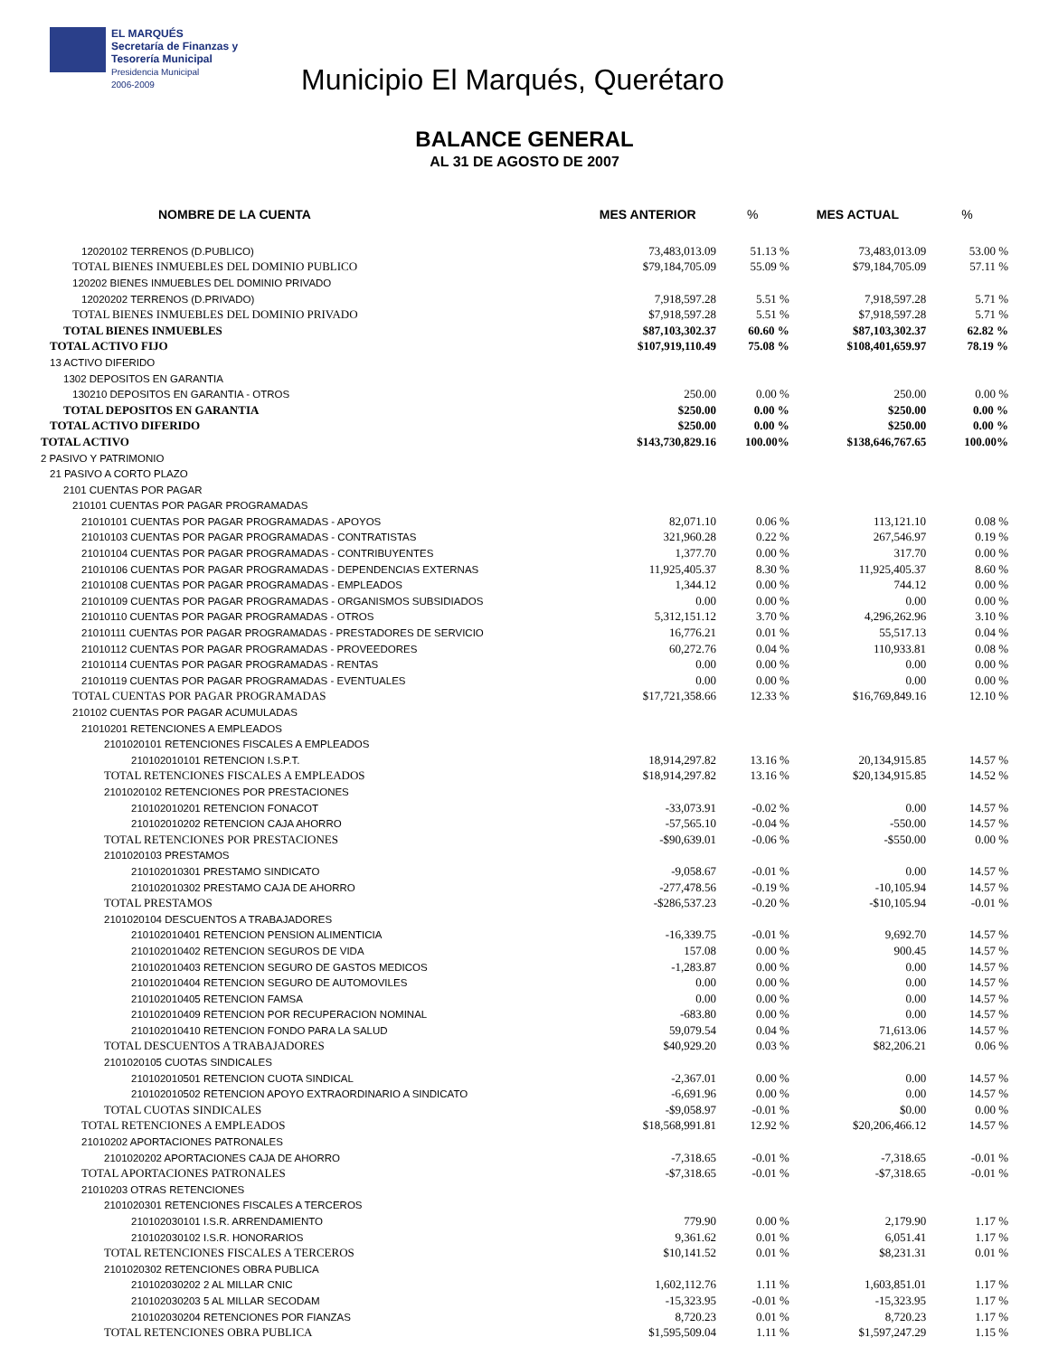EL MARQUÉS
Secretaría de Finanzas y
Tesorería Municipal
Presidencia Municipal
2006-2009
Municipio El Marqués, Querétaro
BALANCE GENERAL
AL 31 DE AGOSTO DE 2007
| NOMBRE DE LA CUENTA | MES ANTERIOR | % | MES ACTUAL | % |
| --- | --- | --- | --- | --- |
| 12020102 TERRENOS (D.PUBLICO) | 73,483,013.09 | 51.13 % | 73,483,013.09 | 53.00 % |
| TOTAL BIENES INMUEBLES DEL DOMINIO PUBLICO | $79,184,705.09 | 55.09 % | $79,184,705.09 | 57.11 % |
| 120202 BIENES INMUEBLES DEL DOMINIO PRIVADO | | | | |
| 12020202 TERRENOS (D.PRIVADO) | 7,918,597.28 | 5.51 % | 7,918,597.28 | 5.71 % |
| TOTAL BIENES INMUEBLES DEL DOMINIO PRIVADO | $7,918,597.28 | 5.51 % | $7,918,597.28 | 5.71 % |
| TOTAL BIENES INMUEBLES | $87,103,302.37 | 60.60 % | $87,103,302.37 | 62.82 % |
| TOTAL ACTIVO FIJO | $107,919,110.49 | 75.08 % | $108,401,659.97 | 78.19 % |
| 13 ACTIVO DIFERIDO | | | | |
| 1302 DEPOSITOS EN GARANTIA | | | | |
| 130210 DEPOSITOS EN GARANTIA - OTROS | 250.00 | 0.00 % | 250.00 | 0.00 % |
| TOTAL DEPOSITOS EN GARANTIA | $250.00 | 0.00 % | $250.00 | 0.00 % |
| TOTAL ACTIVO DIFERIDO | $250.00 | 0.00 % | $250.00 | 0.00 % |
| TOTAL ACTIVO | $143,730,829.16 | 100.00% | $138,646,767.65 | 100.00% |
| 2 PASIVO Y PATRIMONIO | | | | |
| 21 PASIVO A CORTO PLAZO | | | | |
| 2101 CUENTAS POR PAGAR | | | | |
| 210101 CUENTAS POR PAGAR PROGRAMADAS | | | | |
| 21010101 CUENTAS POR PAGAR PROGRAMADAS - APOYOS | 82,071.10 | 0.06 % | 113,121.10 | 0.08 % |
| 21010103 CUENTAS POR PAGAR PROGRAMADAS - CONTRATISTAS | 321,960.28 | 0.22 % | 267,546.97 | 0.19 % |
| 21010104 CUENTAS POR PAGAR PROGRAMADAS - CONTRIBUYENTES | 1,377.70 | 0.00 % | 317.70 | 0.00 % |
| 21010106 CUENTAS POR PAGAR PROGRAMADAS - DEPENDENCIAS EXTERNAS | 11,925,405.37 | 8.30 % | 11,925,405.37 | 8.60 % |
| 21010108 CUENTAS POR PAGAR PROGRAMADAS - EMPLEADOS | 1,344.12 | 0.00 % | 744.12 | 0.00 % |
| 21010109 CUENTAS POR PAGAR PROGRAMADAS - ORGANISMOS SUBSIDIADOS | 0.00 | 0.00 % | 0.00 | 0.00 % |
| 21010110 CUENTAS POR PAGAR PROGRAMADAS - OTROS | 5,312,151.12 | 3.70 % | 4,296,262.96 | 3.10 % |
| 21010111 CUENTAS POR PAGAR PROGRAMADAS - PRESTADORES DE SERVICIO | 16,776.21 | 0.01 % | 55,517.13 | 0.04 % |
| 21010112 CUENTAS POR PAGAR PROGRAMADAS - PROVEEDORES | 60,272.76 | 0.04 % | 110,933.81 | 0.08 % |
| 21010114 CUENTAS POR PAGAR PROGRAMADAS - RENTAS | 0.00 | 0.00 % | 0.00 | 0.00 % |
| 21010119 CUENTAS POR PAGAR PROGRAMADAS - EVENTUALES | 0.00 | 0.00 % | 0.00 | 0.00 % |
| TOTAL CUENTAS POR PAGAR PROGRAMADAS | $17,721,358.66 | 12.33 % | $16,769,849.16 | 12.10 % |
| 210102 CUENTAS POR PAGAR ACUMULADAS | | | | |
| 21010201 RETENCIONES A EMPLEADOS | | | | |
| 2101020101 RETENCIONES FISCALES A EMPLEADOS | | | | |
| 210102010101 RETENCION I.S.P.T. | 18,914,297.82 | 13.16 % | 20,134,915.85 | 14.57 % |
| TOTAL RETENCIONES FISCALES A EMPLEADOS | $18,914,297.82 | 13.16 % | $20,134,915.85 | 14.52 % |
| 2101020102 RETENCIONES POR PRESTACIONES | | | | |
| 210102010201 RETENCION FONACOT | -33,073.91 | -0.02 % | 0.00 | 14.57 % |
| 210102010202 RETENCION CAJA AHORRO | -57,565.10 | -0.04 % | -550.00 | 14.57 % |
| TOTAL RETENCIONES POR PRESTACIONES | -$90,639.01 | -0.06 % | -$550.00 | 0.00 % |
| 2101020103 PRESTAMOS | | | | |
| 210102010301 PRESTAMO SINDICATO | -9,058.67 | -0.01 % | 0.00 | 14.57 % |
| 210102010302 PRESTAMO CAJA DE AHORRO | -277,478.56 | -0.19 % | -10,105.94 | 14.57 % |
| TOTAL PRESTAMOS | -$286,537.23 | -0.20 % | -$10,105.94 | -0.01 % |
| 2101020104 DESCUENTOS A TRABAJADORES | | | | |
| 210102010401 RETENCION PENSION ALIMENTICIA | -16,339.75 | -0.01 % | 9,692.70 | 14.57 % |
| 210102010402 RETENCION SEGUROS DE VIDA | 157.08 | 0.00 % | 900.45 | 14.57 % |
| 210102010403 RETENCION SEGURO DE GASTOS MEDICOS | -1,283.87 | 0.00 % | 0.00 | 14.57 % |
| 210102010404 RETENCION SEGURO DE AUTOMOVILES | 0.00 | 0.00 % | 0.00 | 14.57 % |
| 210102010405 RETENCION FAMSA | 0.00 | 0.00 % | 0.00 | 14.57 % |
| 210102010409 RETENCION POR RECUPERACION NOMINAL | -683.80 | 0.00 % | 0.00 | 14.57 % |
| 210102010410 RETENCION FONDO PARA LA SALUD | 59,079.54 | 0.04 % | 71,613.06 | 14.57 % |
| TOTAL DESCUENTOS A TRABAJADORES | $40,929.20 | 0.03 % | $82,206.21 | 0.06 % |
| 2101020105 CUOTAS SINDICALES | | | | |
| 210102010501 RETENCION CUOTA SINDICAL | -2,367.01 | 0.00 % | 0.00 | 14.57 % |
| 210102010502 RETENCION APOYO EXTRAORDINARIO A SINDICATO | -6,691.96 | 0.00 % | 0.00 | 14.57 % |
| TOTAL CUOTAS SINDICALES | -$9,058.97 | -0.01 % | $0.00 | 0.00 % |
| TOTAL RETENCIONES A EMPLEADOS | $18,568,991.81 | 12.92 % | $20,206,466.12 | 14.57 % |
| 21010202 APORTACIONES PATRONALES | | | | |
| 2101020202 APORTACIONES CAJA DE AHORRO | -7,318.65 | -0.01 % | -7,318.65 | -0.01 % |
| TOTAL APORTACIONES PATRONALES | -$7,318.65 | -0.01 % | -$7,318.65 | -0.01 % |
| 21010203 OTRAS RETENCIONES | | | | |
| 2101020301 RETENCIONES FISCALES A TERCEROS | | | | |
| 210102030101 I.S.R. ARRENDAMIENTO | 779.90 | 0.00 % | 2,179.90 | 1.17 % |
| 210102030102 I.S.R. HONORARIOS | 9,361.62 | 0.01 % | 6,051.41 | 1.17 % |
| TOTAL RETENCIONES FISCALES A TERCEROS | $10,141.52 | 0.01 % | $8,231.31 | 0.01 % |
| 2101020302 RETENCIONES OBRA PUBLICA | | | | |
| 210102030202 2 AL MILLAR CNIC | 1,602,112.76 | 1.11 % | 1,603,851.01 | 1.17 % |
| 210102030203 5 AL MILLAR SECODAM | -15,323.95 | -0.01 % | -15,323.95 | 1.17 % |
| 210102030204 RETENCIONES POR FIANZAS | 8,720.23 | 0.01 % | 8,720.23 | 1.17 % |
| TOTAL RETENCIONES OBRA PUBLICA | $1,595,509.04 | 1.11 % | $1,597,247.29 | 1.15 % |